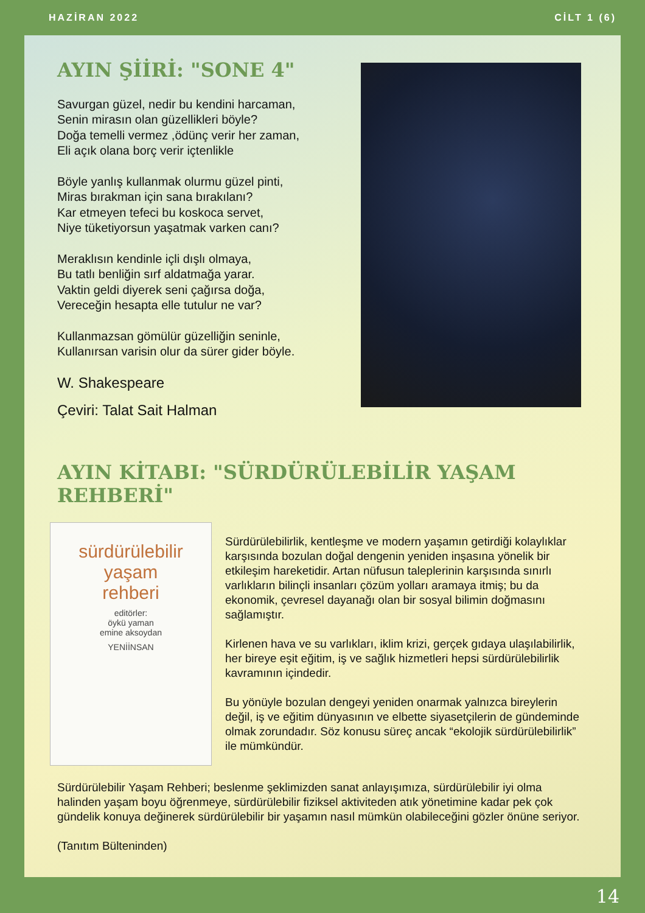HAZİRAN 2022 CİLT 1 (6)
AYIN ŞİİRİ: "SONE 4"
Savurgan güzel, nedir bu kendini harcaman,
Senin mirasın olan güzellikleri böyle?
Doğa temelli vermez ,ödünç verir her zaman,
Eli açık olana borç verir içtenlikle
Böyle yanlış kullanmak olurmu güzel pinti,
Miras bırakman için sana bırakılanı?
Kar etmeyen tefeci bu koskoca servet,
Niye tüketiyorsun yaşatmak varken canı?
Meraklısın kendinle içli dışlı olmaya,
Bu tatlı benliğin sırf aldatmağa yarar.
Vaktin geldi diyerek seni çağırsa doğa,
Vereceğin hesapta elle tutulur ne var?
Kullanmazsan gömülür güzelliğin seninle,
Kullanırsan varisin olur da sürer gider böyle.
W. Shakespeare
Çeviri: Talat Sait Halman
AYIN KİTABI: "SÜRDÜRÜLEBİLİR YAŞAM REHBERİ"
sürdürülebilir
yaşam
rehberi
editörler:
öykü yaman
emine aksoydan
YENİİNSAN
Sürdürülebilirlik, kentleşme ve modern yaşamın getirdiği kolaylıklar karşısında bozulan doğal dengenin yeniden inşasına yönelik bir etkileşim hareketidir. Artan nüfusun taleplerinin karşısında sınırlı varlıkların bilinçli insanları çözüm yolları aramaya itmiş; bu da ekonomik, çevresel dayanağı olan bir sosyal bilimin doğmasını sağlamıştır.
Kirlenen hava ve su varlıkları, iklim krizi, gerçek gıdaya ulaşılabilirlik, her bireye eşit eğitim, iş ve sağlık hizmetleri hepsi sürdürülebilirlik kavramının içindedir.
Bu yönüyle bozulan dengeyi yeniden onarmak yalnızca bireylerin değil, iş ve eğitim dünyasının ve elbette siyasetçilerin de gündeminde olmak zorundadır. Söz konusu süreç ancak “ekolojik sürdürülebilirlik” ile mümkündür.
Sürdürülebilir Yaşam Rehberi; beslenme şeklimizden sanat anlayışımıza, sürdürülebilir iyi olma halinden yaşam boyu öğrenmeye, sürdürülebilir fiziksel aktiviteden atık yönetimine kadar pek çok gündelik konuya değinerek sürdürülebilir bir yaşamın nasıl mümkün olabileceğini gözler önüne seriyor.
(Tanıtım Bülteninden)
14